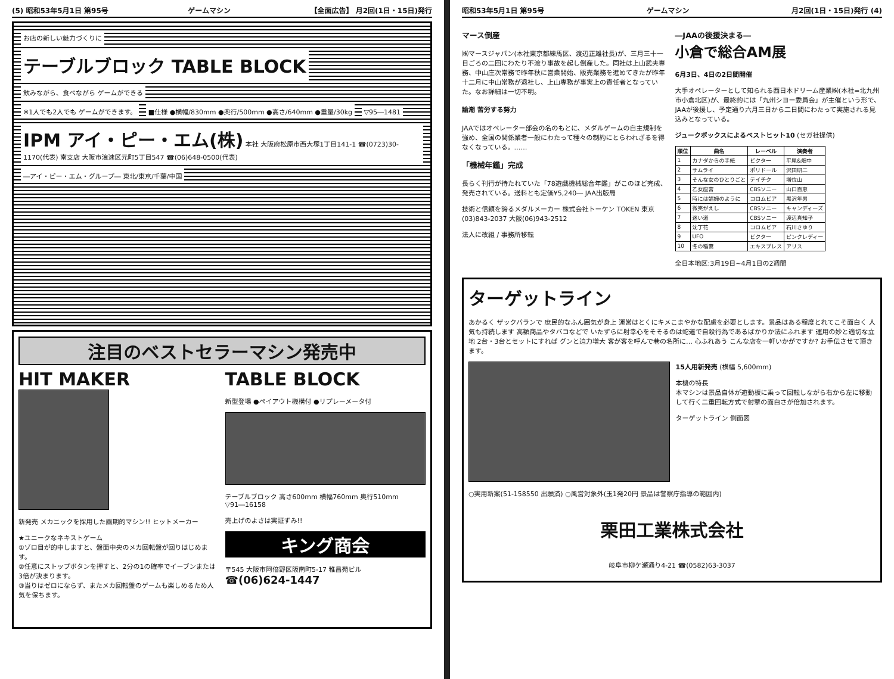(5) 昭和53年5月1日 第95号 ゲームマシン 【全面広告】 月2回(1日・15日)発行
お店の新しい魅力づくりに
テーブルブロック TABLE BLOCK
飲みながら、食べながら ゲームができる
※1人でも2人でも ゲームができます。
■仕様 ●横幅/830mm ●奥行/500mm ●高さ/640mm ●重量/30kg
▽95―1481
IPM アイ・ピー・エム(株) 本社 大阪府松原市西大塚1丁目141-1 ☎(0723)30-1170(代表) 南支店 大阪市浪速区元町5丁目547 ☎(06)648-0500(代表)
―アイ・ピー・エム・グループ― 東北/東京/千葉/中国
注目のベストセラーマシン発売中
HIT MAKER
新発売 メカニックを採用した画期的マシン!! ヒットメーカー
★ユニークなネキストゲーム
①ゾロ目が的中しますと、盤面中央のメカ回転盤が回りはじめます。
②任意にストップボタンを押すと、2分の1の確率でイーブンまたは3倍が決まります。
③当りはゼロにならず、またメカ回転盤のゲームも楽しめるため人気を保ちます。
TABLE BLOCK
新型登場 ●ペイアウト機構付 ●リプレーメータ付
テーブルブロック 高さ600mm 横幅760mm 奥行510mm ▽91―16158
売上げのよさは実証ずみ!!
キング商会
〒545 大阪市阿倍野区阪南町5-17 稚昌苑ビル
☎(06)624-1447
昭和53年5月1日 第95号 ゲームマシン 月2回(1日・15日)発行 (4)
マース倒産
㈱マースジャパン(本社東京都練馬区、渡辺正雄社長)が、三月三十一日ごろの二回にわたり不渡り事故を起し倒産した。同社は上山武夫専務、中山庄次常務で昨年秋に営業開始、販売業務を進めてきたが昨年十二月に中山常務が退社し、上山専務が事実上の責任者となっていた。なお詳細は一切不明。
論潮 苦労する努力
JAAではオペレーター部会の名のもとに、メダルゲームの自主規制を強め、全国の関係業者一般にわたって種々の制約にとらわれざるを得なくなっている。……
「機械年鑑」完成
長らく刊行が待たれていた「78遊戯機械総合年鑑」がこのほど完成、発売されている。送料とも定価¥5,240― JAA出版局
技術と信頼を誇るメダルメーカー 株式会社トーケン TOKEN 東京(03)843-2037 大阪(06)943-2512
法人に改組 / 事務所移転
―JAAの後援決まる―
小倉で総合AM展
6月3日、4日の2日間開催
大手オペレーターとして知られる西日本ドリーム産業㈱(本社=北九州市小倉北区)が、最終的には「九州シヨー委員会」が主催という形で、JAAが後援し、予定通り六月三日から二日間にわたって実施される見込みとなっている。
ジュークボックスによるベストヒット10 (セガ社提供)
| 順位 | 曲名 | レーベル | 演奏者 |
| --- | --- | --- | --- |
| 1 | カナダからの手紙 | ビクター | 平尾&畑中 |
| 2 | サムライ | ポリドール | 沢田研二 |
| 3 | そんな女のひとりごと | テイチク | 増位山 |
| 4 | 乙女座宮 | CBSソニー | 山口百恵 |
| 5 | 時には娼婦のように | コロムビア | 黒沢年男 |
| 6 | 微笑がえし | CBSソニー | キャンディーズ |
| 7 | 迷い道 | CBSソニー | 渡辺真知子 |
| 8 | 沈丁花 | コロムビア | 石川さゆり |
| 9 | UFO | ビクター | ピンクレディー |
| 10 | 冬の稲妻 | エキスプレス | アリス |
全日本地区:3月19日~4月1日の2週間
ターゲットライン
あかるく ザックバランで 庶民的なふん囲気が身上 運営はとくにキメこまやかな配慮を必要とします。景品はある程度とれてこそ面白く 人気も持続します 高額商品やタバコなどで いたずらに射幸心をそそるのは蛇道で自殺行為であるばかりか法にふれます 運用の妙と適切な立地 2台・3台とセットにすれば グンと迫力増大 客が客を呼んで巷の名所に… 心ふれあう こんな店を一軒いかがですか? お手伝させて頂きます。
15人用新発売 (横幅 5,600mm)
本機の特長
本マシンは景品自体が遊動板に乗って回転しながら右から左に移動して行く二重回転方式で射撃の面白さが倍加されます。
ターゲットライン 側面図
○実用新案(51-158550 出願済) ○風営対象外(玉1発20円 景品は警察庁指導の範囲内)
栗田工業株式会社
岐阜市柳ケ瀬通り4-21 ☎(0582)63-3037